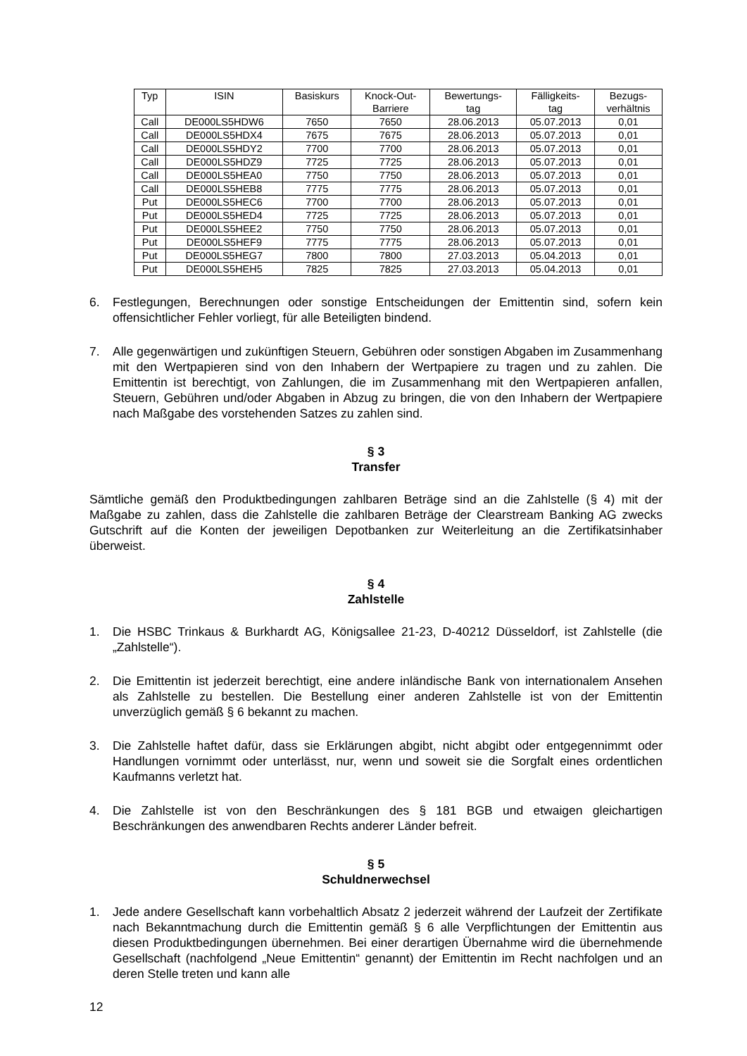| Typ | ISIN | Basiskurs | Knock-Out- Barriere | Bewertungs- tag | Fälligkeits- tag | Bezugs- verhältnis |
| --- | --- | --- | --- | --- | --- | --- |
| Call | DE000LS5HDW6 | 7650 | 7650 | 28.06.2013 | 05.07.2013 | 0,01 |
| Call | DE000LS5HDX4 | 7675 | 7675 | 28.06.2013 | 05.07.2013 | 0,01 |
| Call | DE000LS5HDY2 | 7700 | 7700 | 28.06.2013 | 05.07.2013 | 0,01 |
| Call | DE000LS5HDZ9 | 7725 | 7725 | 28.06.2013 | 05.07.2013 | 0,01 |
| Call | DE000LS5HEA0 | 7750 | 7750 | 28.06.2013 | 05.07.2013 | 0,01 |
| Call | DE000LS5HEB8 | 7775 | 7775 | 28.06.2013 | 05.07.2013 | 0,01 |
| Put | DE000LS5HEC6 | 7700 | 7700 | 28.06.2013 | 05.07.2013 | 0,01 |
| Put | DE000LS5HED4 | 7725 | 7725 | 28.06.2013 | 05.07.2013 | 0,01 |
| Put | DE000LS5HEE2 | 7750 | 7750 | 28.06.2013 | 05.07.2013 | 0,01 |
| Put | DE000LS5HEF9 | 7775 | 7775 | 28.06.2013 | 05.07.2013 | 0,01 |
| Put | DE000LS5HEG7 | 7800 | 7800 | 27.03.2013 | 05.04.2013 | 0,01 |
| Put | DE000LS5HEH5 | 7825 | 7825 | 27.03.2013 | 05.04.2013 | 0,01 |
6. Festlegungen, Berechnungen oder sonstige Entscheidungen der Emittentin sind, sofern kein offensichtlicher Fehler vorliegt, für alle Beteiligten bindend.
7. Alle gegenwärtigen und zukünftigen Steuern, Gebühren oder sonstigen Abgaben im Zusammenhang mit den Wertpapieren sind von den Inhabern der Wertpapiere zu tragen und zu zahlen. Die Emittentin ist berechtigt, von Zahlungen, die im Zusammenhang mit den Wertpapieren anfallen, Steuern, Gebühren und/oder Abgaben in Abzug zu bringen, die von den Inhabern der Wertpapiere nach Maßgabe des vorstehenden Satzes zu zahlen sind.
§ 3
Transfer
Sämtliche gemäß den Produktbedingungen zahlbaren Beträge sind an die Zahlstelle (§ 4) mit der Maßgabe zu zahlen, dass die Zahlstelle die zahlbaren Beträge der Clearstream Banking AG zwecks Gutschrift auf die Konten der jeweiligen Depotbanken zur Weiterleitung an die Zertifikatsinhaber überweist.
§ 4
Zahlstelle
1. Die HSBC Trinkaus & Burkhardt AG, Königsallee 21-23, D-40212 Düsseldorf, ist Zahlstelle (die „Zahlstelle“).
2. Die Emittentin ist jederzeit berechtigt, eine andere inländische Bank von internationalem Ansehen als Zahlstelle zu bestellen. Die Bestellung einer anderen Zahlstelle ist von der Emittentin unverzüglich gemäß § 6 bekannt zu machen.
3. Die Zahlstelle haftet dafür, dass sie Erklärungen abgibt, nicht abgibt oder entgegennimmt oder Handlungen vornimmt oder unterlässt, nur, wenn und soweit sie die Sorgfalt eines ordentlichen Kaufmanns verletzt hat.
4. Die Zahlstelle ist von den Beschränkungen des § 181 BGB und etwaigen gleichartigen Beschränkungen des anwendbaren Rechts anderer Länder befreit.
§ 5
Schuldnerwechsel
1. Jede andere Gesellschaft kann vorbehaltlich Absatz 2 jederzeit während der Laufzeit der Zertifikate nach Bekanntmachung durch die Emittentin gemäß § 6 alle Verpflichtungen der Emittentin aus diesen Produktbedingungen übernehmen. Bei einer derartigen Übernahme wird die übernehmende Gesellschaft (nachfolgend „Neue Emittentin“ genannt) der Emittentin im Recht nachfolgen und an deren Stelle treten und kann alle
12